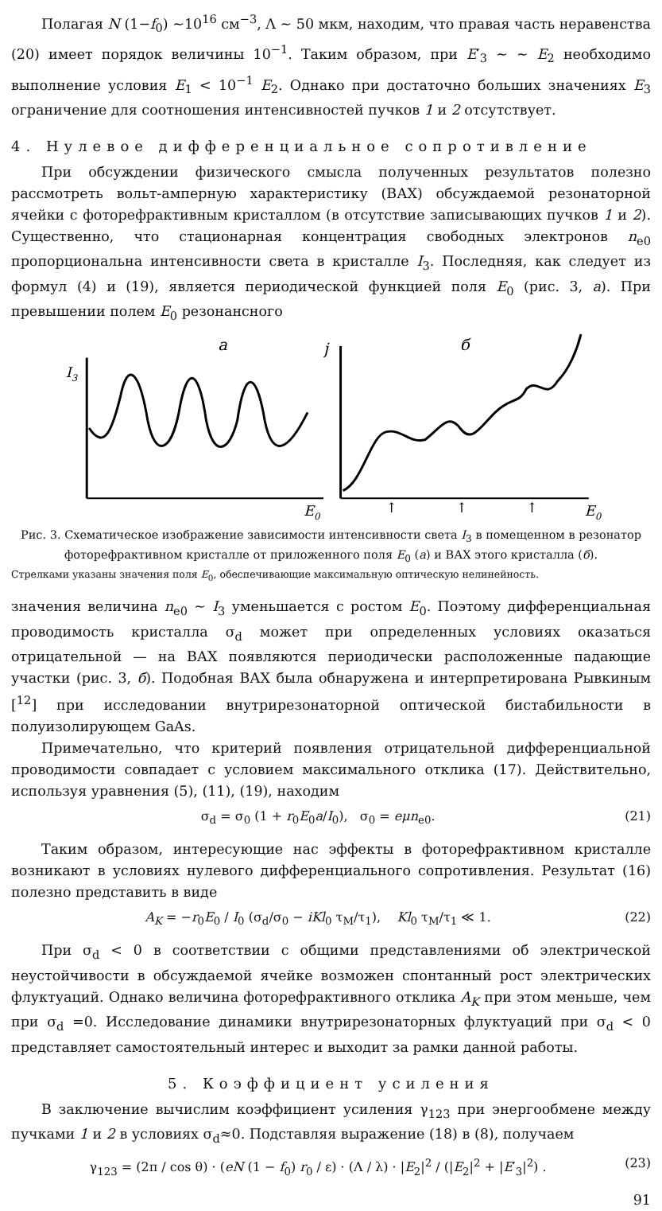Полагая N (1−f<sub>0</sub>) ∼10<sup>16</sup> см<sup>−3</sup>, Λ ∼ 50 мкм, находим, что правая часть неравенства (20) имеет порядок величины 10<sup>−1</sup>. Таким образом, при E′<sub>3</sub> ∼ ∼ E<sub>2</sub> необходимо выполнение условия E<sub>1</sub> < 10<sup>−1</sup> E<sub>2</sub>. Однако при достаточно больших значениях E<sub>3</sub> ограничение для соотношения интенсивностей пучков 1 и 2 отсутствует.
4. Нулевое дифференциальное сопротивление
При обсуждении физического смысла полученных результатов полезно рассмотреть вольт-амперную характеристику (ВАХ) обсуждаемой резонаторной ячейки с фоторефрактивным кристаллом (в отсутствие записывающих пучков 1 и 2). Существенно, что стационарная концентрация свободных электронов n<sub>e0</sub> пропорциональна интенсивности света в кристалле I<sub>3</sub>. Последняя, как следует из формул (4) и (19), является периодической функцией поля E<sub>0</sub> (рис. 3, а). При превышении полем E<sub>0</sub> резонансного
a
I3
E0
б
j
E0
↑
↑
↑
Рис. 3. Схематическое изображение зависимости интенсивности света I<sub>3</sub> в помещенном в резонатор фоторефрактивном кристалле от приложенного поля E<sub>0</sub> (а) и ВАХ этого кристалла (б).
Стрелками указаны значения поля E<sub>0</sub>, обеспечивающие максимальную оптическую нелинейность.
значения величина n<sub>e0</sub> ∼ I<sub>3</sub> уменьшается с ростом E<sub>0</sub>. Поэтому дифференциальная проводимость кристалла σ<sub>d</sub> может при определенных условиях оказаться отрицательной — на ВАХ появляются периодически расположенные падающие участки (рис. 3, б). Подобная ВАХ была обнаружена и интерпретирована Рывкиным [<sup>12</sup>] при исследовании внутрирезонаторной оптической бистабильности в полуизолирующем GaAs.
Примечательно, что критерий появления отрицательной дифференциальной проводимости совпадает с условием максимального отклика (17). Действительно, используя уравнения (5), (11), (19), находим
σ<sub>d</sub> = σ<sub>0</sub> (1 + r<sub>0</sub>E<sub>0</sub>a/I<sub>0</sub>), σ<sub>0</sub> = eμn<sub>e0</sub>. (21)
Таким образом, интересующие нас эффекты в фоторефрактивном кристалле возникают в условиях нулевого дифференциального сопротивления. Результат (16) полезно представить в виде
A<sub>K</sub> = −r<sub>0</sub>E<sub>0</sub> / I<sub>0</sub> (σ<sub>d</sub>/σ<sub>0</sub> − iKl<sub>0</sub> τ<sub>M</sub>/τ<sub>1</sub>), Kl<sub>0</sub> τ<sub>M</sub>/τ<sub>1</sub> ≪ 1. (22)
При σ<sub>d</sub> < 0 в соответствии с общими представлениями об электрической неустойчивости в обсуждаемой ячейке возможен спонтанный рост электрических флуктуаций. Однако величина фоторефрактивного отклика A<sub>K</sub> при этом меньше, чем при σ<sub>d</sub> =0. Исследование динамики внутрирезонаторных флуктуаций при σ<sub>d</sub> < 0 представляет самостоятельный интерес и выходит за рамки данной работы.
5. Коэффициент усиления
В заключение вычислим коэффициент усиления γ<sub>123</sub> при энергообмене между пучками 1 и 2 в условиях σ<sub>d</sub>≈0. Подставляя выражение (18) в (8), получаем
γ<sub>123</sub> = (2π / cos θ) · (eN (1 − f<sub>0</sub>) r<sub>0</sub> / ε) · (Λ / λ) · |E<sub>2</sub>|<sup>2</sup> / (|E<sub>2</sub>|<sup>2</sup> + |E′<sub>3</sub>|<sup>2</sup>) . (23)
91